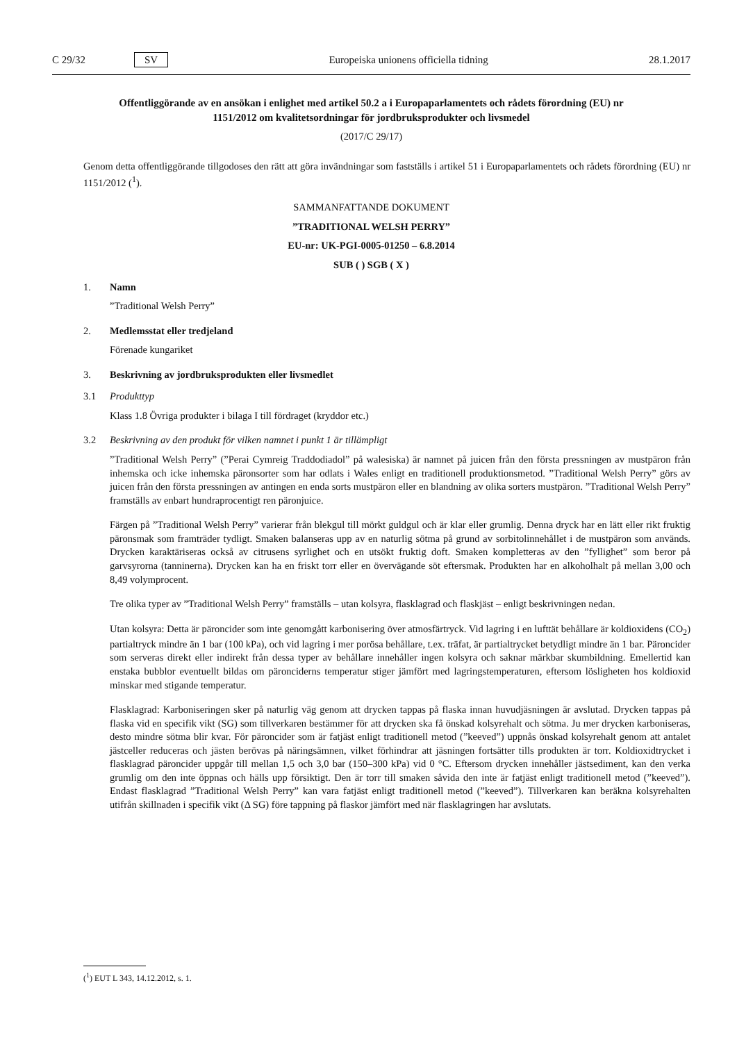C 29/32 SV
Europeiska unionens officiella tidning 28.1.2017
Offentliggörande av en ansökan i enlighet med artikel 50.2 a i Europaparlamentets och rådets förordning (EU) nr 1151/2012 om kvalitetsordningar för jordbruksprodukter och livsmedel
(2017/C 29/17)
Genom detta offentliggörande tillgodoses den rätt att göra invändningar som fastställs i artikel 51 i Europaparlamentets och rådets förordning (EU) nr 1151/2012 (<sup>1</sup>).
SAMMANFATTANDE DOKUMENT
”TRADITIONAL WELSH PERRY”
EU-nr: UK-PGI-0005-01250 – 6.8.2014
SUB ( ) SGB ( X )
1. Namn
”Traditional Welsh Perry”
2. Medlemsstat eller tredjeland
Förenade kungariket
3. Beskrivning av jordbruksprodukten eller livsmedlet
3.1 Produkttyp
Klass 1.8 Övriga produkter i bilaga I till fördraget (kryddor etc.)
3.2 Beskrivning av den produkt för vilken namnet i punkt 1 är tillämpligt
”Traditional Welsh Perry” (”Perai Cymreig Traddodiadol” på walesiska) är namnet på juicen från den första pressningen av mustpäron från inhemska och icke inhemska päronsorter som har odlats i Wales enligt en traditionell produktionsmetod. ”Traditional Welsh Perry” görs av juicen från den första pressningen av antingen en enda sorts mustpäron eller en blandning av olika sorters mustpäron. ”Traditional Welsh Perry” framställs av enbart hundraprocentigt ren päronjuice.
Färgen på ”Traditional Welsh Perry” varierar från blekgul till mörkt guldgul och är klar eller grumlig. Denna dryck har en lätt eller rikt fruktig päronsmak som framträder tydligt. Smaken balanseras upp av en naturlig sötma på grund av sorbitolinnehållet i de mustpäron som används. Drycken karaktäriseras också av citrusens syrlighet och en utsökt fruktig doft. Smaken kompletteras av den ”fyllighet” som beror på garvsyrorna (tanninerna). Drycken kan ha en friskt torr eller en övervägande söt eftersmak. Produkten har en alkoholhalt på mellan 3,00 och 8,49 volymprocent.
Tre olika typer av ”Traditional Welsh Perry” framställs – utan kolsyra, flasklagrad och flaskjäst – enligt beskrivningen nedan.
Utan kolsyra: Detta är päroncider som inte genomgått karbonisering över atmosfärtryck. Vid lagring i en lufttät behållare är koldioxidens (CO<sub>2</sub>) partialtryck mindre än 1 bar (100 kPa), och vid lagring i mer porösa behållare, t.ex. träfat, är partialtrycket betydligt mindre än 1 bar. Päroncider som serveras direkt eller indirekt från dessa typer av behållare innehåller ingen kolsyra och saknar märkbar skumbildning. Emellertid kan enstaka bubblor eventuellt bildas om päronciderns temperatur stiger jämfört med lagringstemperaturen, eftersom lösligheten hos koldioxid minskar med stigande temperatur.
Flasklagrad: Karboniseringen sker på naturlig väg genom att drycken tappas på flaska innan huvudjäsningen är avslutad. Drycken tappas på flaska vid en specifik vikt (SG) som tillverkaren bestämmer för att drycken ska få önskad kolsyrehalt och sötma. Ju mer drycken karboniseras, desto mindre sötma blir kvar. För päroncider som är fatjäst enligt traditionell metod (”keeved”) uppnås önskad kolsyrehalt genom att antalet jästceller reduceras och jästen berövas på näringsämnen, vilket förhindrar att jäsningen fortsätter tills produkten är torr. Koldioxidtrycket i flasklagrad päroncider uppgår till mellan 1,5 och 3,0 bar (150–300 kPa) vid 0 °C. Eftersom drycken innehåller jästsediment, kan den verka grumlig om den inte öppnas och hälls upp försiktigt. Den är torr till smaken såvida den inte är fatjäst enligt traditionell metod (”keeved”). Endast flasklagrad ”Traditional Welsh Perry” kan vara fatjäst enligt traditionell metod (”keeved”). Tillverkaren kan beräkna kolsyrehalten utifrån skillnaden i specifik vikt (Δ SG) före tappning på flaskor jämfört med när flasklagringen har avslutats.
(<sup>1</sup>) EUT L 343, 14.12.2012, s. 1.